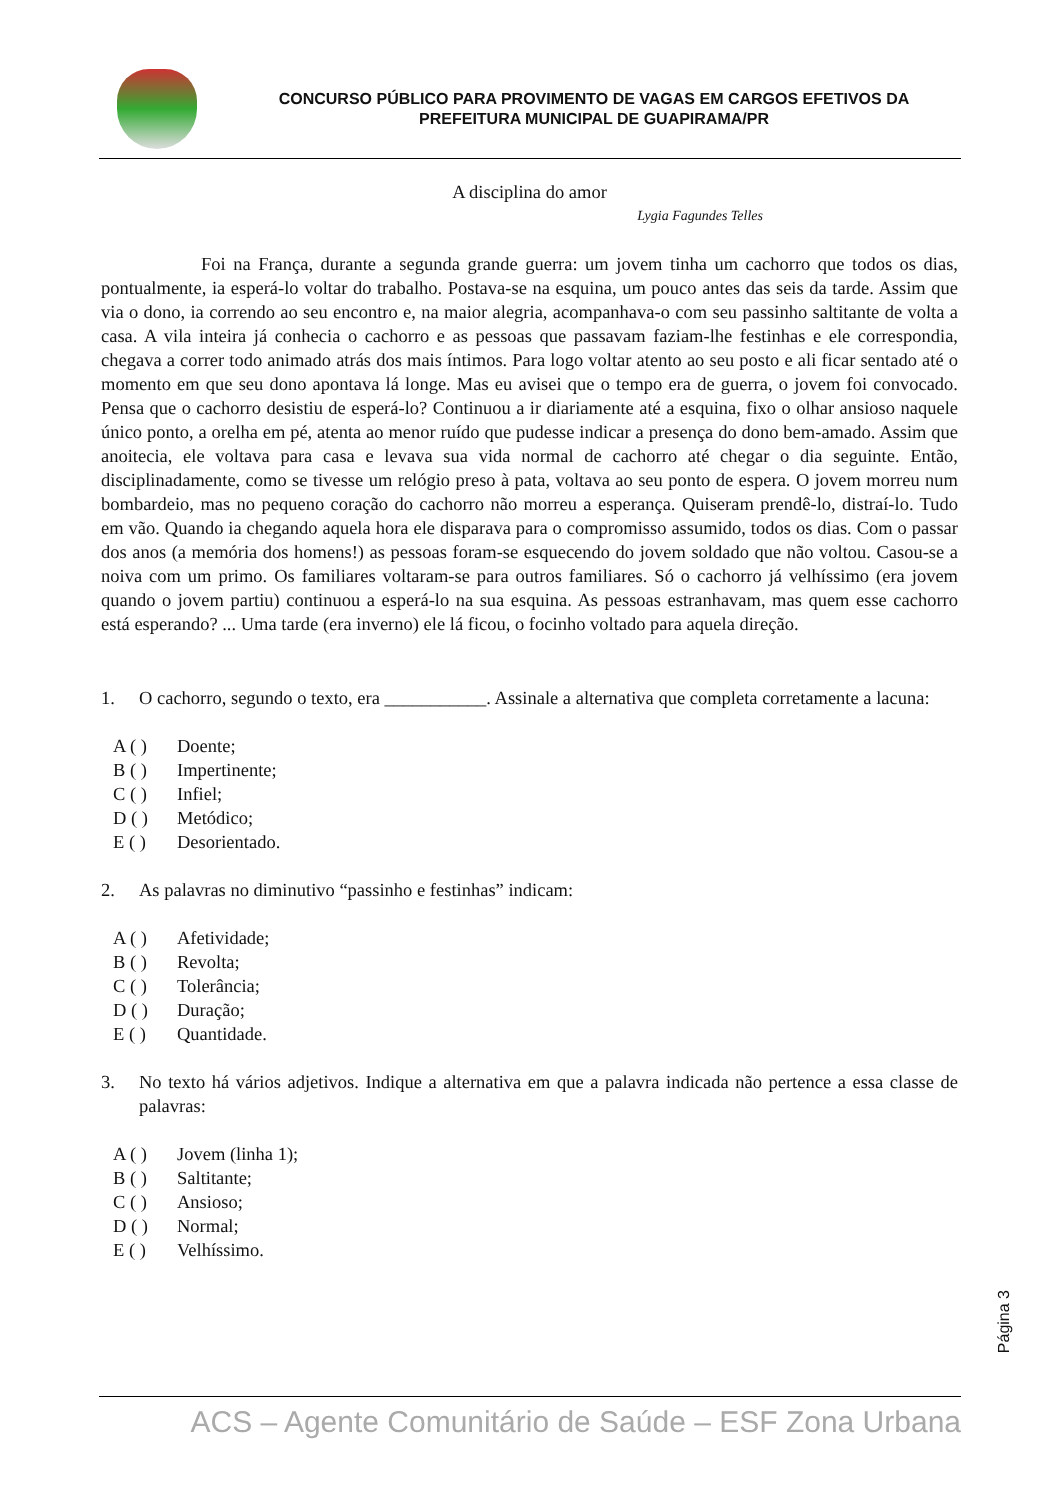CONCURSO PÚBLICO PARA PROVIMENTO DE VAGAS EM CARGOS EFETIVOS DA
PREFEITURA MUNICIPAL DE GUAPIRAMA/PR
A disciplina do amor
Lygia Fagundes Telles
Foi na França, durante a segunda grande guerra: um jovem tinha um cachorro que todos os dias, pontualmente, ia esperá-lo voltar do trabalho. Postava-se na esquina, um pouco antes das seis da tarde. Assim que via o dono, ia correndo ao seu encontro e, na maior alegria, acompanhava-o com seu passinho saltitante de volta a casa. A vila inteira já conhecia o cachorro e as pessoas que passavam faziam-lhe festinhas e ele correspondia, chegava a correr todo animado atrás dos mais íntimos. Para logo voltar atento ao seu posto e ali ficar sentado até o momento em que seu dono apontava lá longe. Mas eu avisei que o tempo era de guerra, o jovem foi convocado. Pensa que o cachorro desistiu de esperá-lo? Continuou a ir diariamente até a esquina, fixo o olhar ansioso naquele único ponto, a orelha em pé, atenta ao menor ruído que pudesse indicar a presença do dono bem-amado. Assim que anoitecia, ele voltava para casa e levava sua vida normal de cachorro até chegar o dia seguinte. Então, disciplinadamente, como se tivesse um relógio preso à pata, voltava ao seu ponto de espera. O jovem morreu num bombardeio, mas no pequeno coração do cachorro não morreu a esperança. Quiseram prendê-lo, distraí-lo. Tudo em vão. Quando ia chegando aquela hora ele disparava para o compromisso assumido, todos os dias. Com o passar dos anos (a memória dos homens!) as pessoas foram-se esquecendo do jovem soldado que não voltou. Casou-se a noiva com um primo. Os familiares voltaram-se para outros familiares. Só o cachorro já velhíssimo (era jovem quando o jovem partiu) continuou a esperá-lo na sua esquina. As pessoas estranhavam, mas quem esse cachorro está esperando? ... Uma tarde (era inverno) ele lá ficou, o focinho voltado para aquela direção.
1. O cachorro, segundo o texto, era ___________. Assinale a alternativa que completa corretamente a lacuna:
A ( ) Doente;
B ( ) Impertinente;
C ( ) Infiel;
D ( ) Metódico;
E ( ) Desorientado.
2. As palavras no diminutivo “passinho e festinhas” indicam:
A ( ) Afetividade;
B ( ) Revolta;
C ( ) Tolerância;
D ( ) Duração;
E ( ) Quantidade.
3. No texto há vários adjetivos. Indique a alternativa em que a palavra indicada não pertence a essa classe de palavras:
A ( ) Jovem (linha 1);
B ( ) Saltitante;
C ( ) Ansioso;
D ( ) Normal;
E ( ) Velhíssimo.
Página 3
ACS – Agente Comunitário de Saúde – ESF Zona Urbana